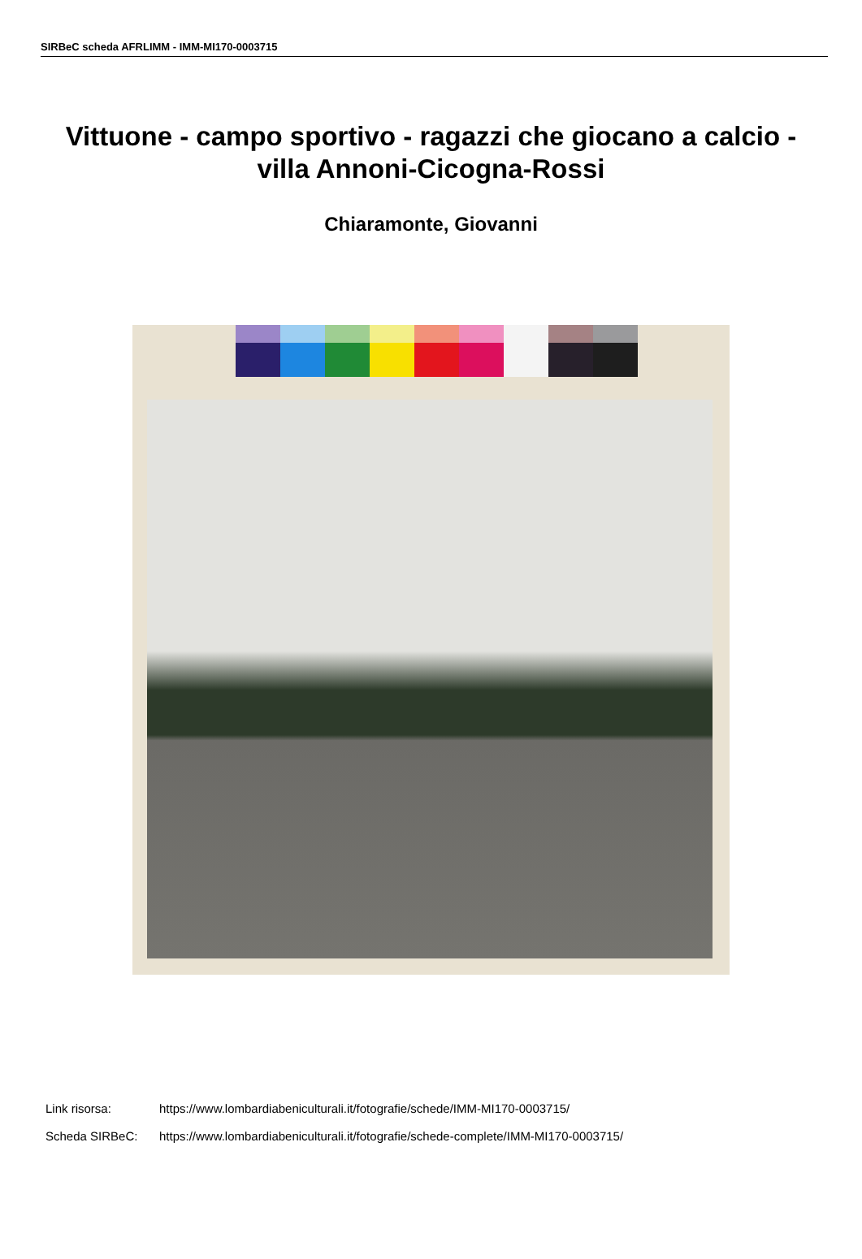SIRBeC scheda AFRLIMM - IMM-MI170-0003715
Vittuone - campo sportivo - ragazzi che giocano a calcio - villa Annoni-Cicogna-Rossi
Chiaramonte, Giovanni
Link risorsa: https://www.lombardiabeniculturali.it/fotografie/schede/IMM-MI170-0003715/
Scheda SIRBeC: https://www.lombardiabeniculturali.it/fotografie/schede-complete/IMM-MI170-0003715/